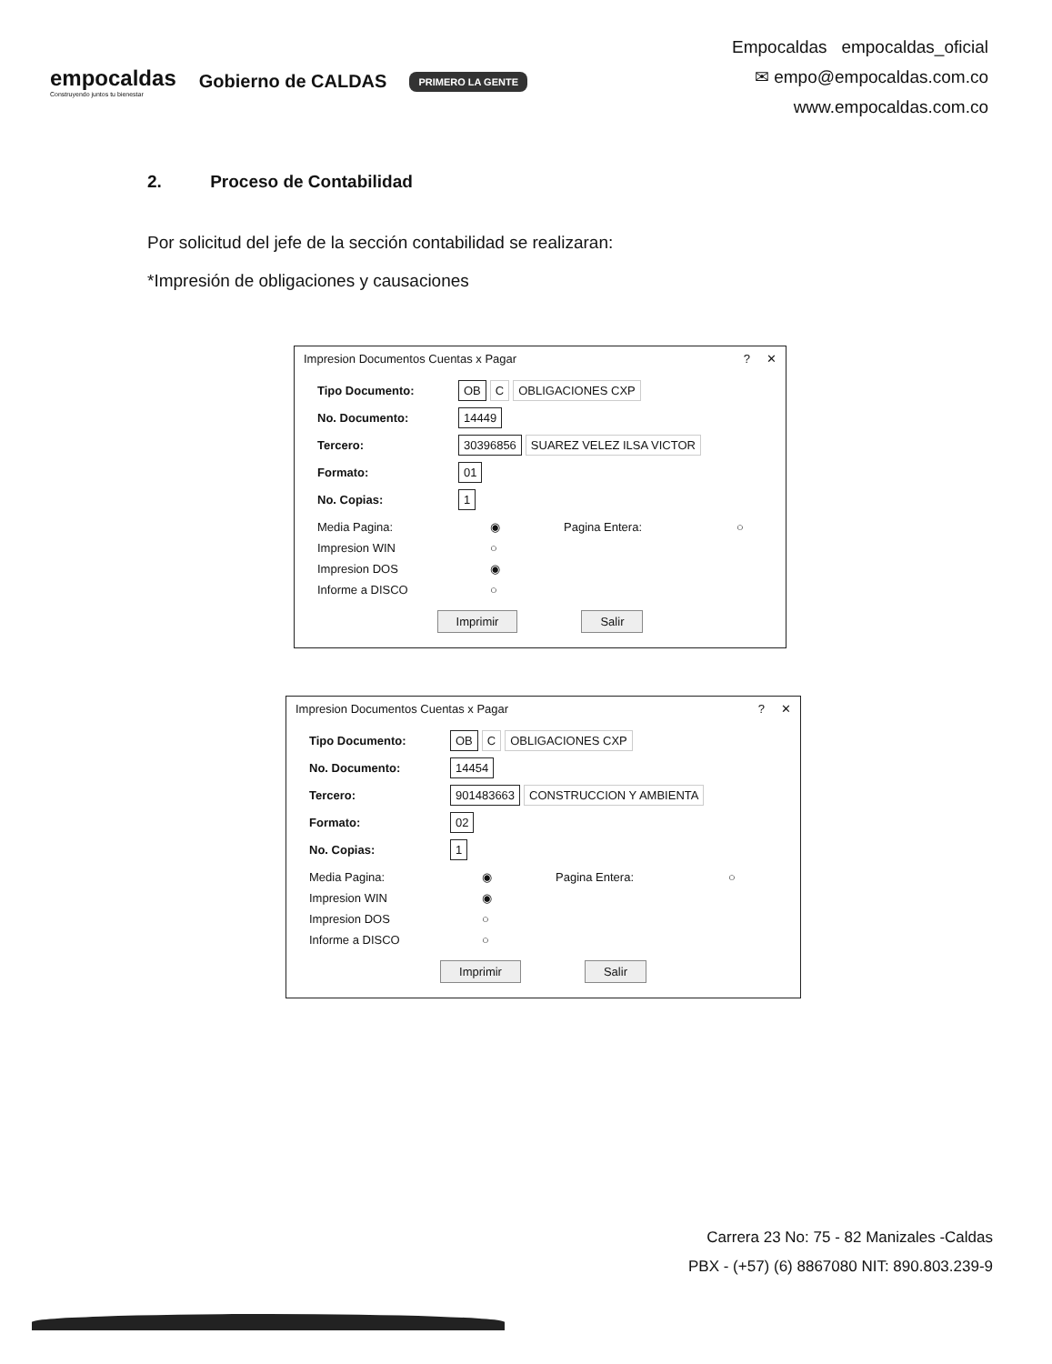empocaldas
Construyendo juntos tu bienestar
Gobierno de CALDAS
PRIMERO LA GENTE
Empocaldas empocaldas_oficial
✉ empo@empocaldas.com.co
www.empocaldas.com.co
2. Proceso de Contabilidad
Por solicitud del jefe de la sección contabilidad se realizaran:
*Impresión de obligaciones y causaciones
Impresion Documentos Cuentas x Pagar? ✕
Tipo Documento: OB C OBLIGACIONES CXP
No. Documento: 14449
Tercero: 30396856 SUAREZ VELEZ ILSA VICTOR
Formato: 01
No. Copias: 1
Media Pagina: ◉ Pagina Entera: ○
Impresion WIN ○
Impresion DOS ◉
Informe a DISCO ○
Imprimir Salir
Impresion Documentos Cuentas x Pagar? ✕
Tipo Documento: OB C OBLIGACIONES CXP
No. Documento: 14454
Tercero: 901483663 CONSTRUCCION Y AMBIENTA
Formato: 02
No. Copias: 1
Media Pagina: ◉ Pagina Entera: ○
Impresion WIN ◉
Impresion DOS ○
Informe a DISCO ○
Imprimir Salir
Carrera 23 No: 75 - 82 Manizales -Caldas
PBX - (+57) (6) 8867080 NIT: 890.803.239-9